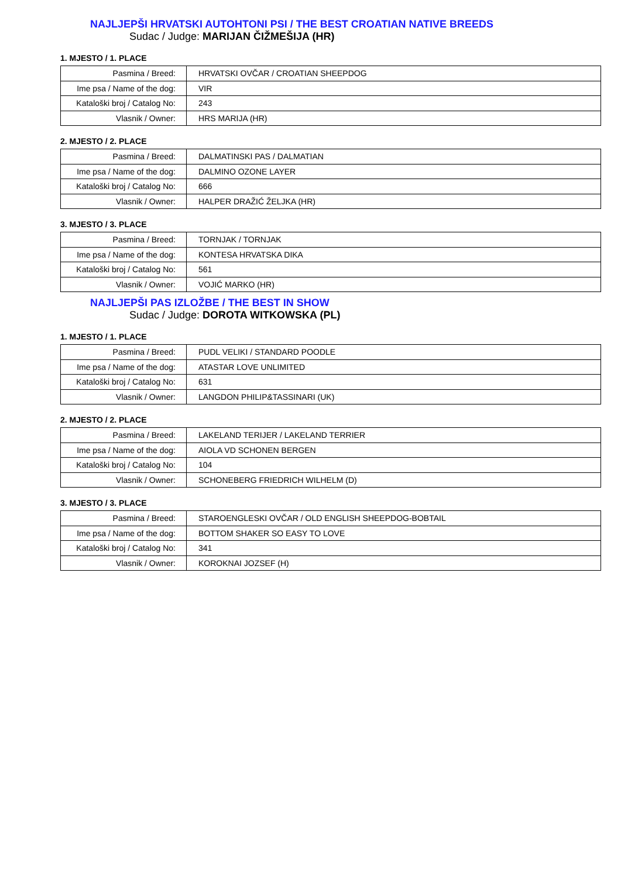NAJLJEPŠI HRVATSKI AUTOHTONI PSI / THE BEST CROATIAN NATIVE BREEDS
Sudac / Judge: MARIJAN ČIŽMEŠIJA (HR)
1. MJESTO / 1. PLACE
| Pasmina / Breed: | HRVATSKI OVČAR / CROATIAN SHEEPDOG |
| Ime psa / Name of the dog: | VIR |
| Kataloški broj / Catalog No: | 243 |
| Vlasnik / Owner: | HRS MARIJA (HR) |
2. MJESTO / 2. PLACE
| Pasmina / Breed: | DALMATINSKI PAS / DALMATIAN |
| Ime psa / Name of the dog: | DALMINO OZONE LAYER |
| Kataloški broj / Catalog No: | 666 |
| Vlasnik / Owner: | HALPER DRAŽIĆ ŽELJKA (HR) |
3. MJESTO / 3. PLACE
| Pasmina / Breed: | TORNJAK / TORNJAK |
| Ime psa / Name of the dog: | KONTESA HRVATSKA DIKA |
| Kataloški broj / Catalog No: | 561 |
| Vlasnik / Owner: | VOJIĆ MARKO (HR) |
NAJLJEPŠI PAS IZLOŽBE / THE BEST IN SHOW
Sudac / Judge: DOROTA WITKOWSKA (PL)
1. MJESTO / 1. PLACE
| Pasmina / Breed: | PUDL VELIKI / STANDARD POODLE |
| Ime psa / Name of the dog: | ATASTAR LOVE UNLIMITED |
| Kataloški broj / Catalog No: | 631 |
| Vlasnik / Owner: | LANGDON PHILIP&TASSINARI (UK) |
2. MJESTO / 2. PLACE
| Pasmina / Breed: | LAKELAND TERIJER / LAKELAND TERRIER |
| Ime psa / Name of the dog: | AIOLA VD SCHONEN BERGEN |
| Kataloški broj / Catalog No: | 104 |
| Vlasnik / Owner: | SCHONEBERG FRIEDRICH WILHELM (D) |
3. MJESTO / 3. PLACE
| Pasmina / Breed: | STAROENGLESKI OVČAR / OLD ENGLISH SHEEPDOG-BOBTAIL |
| Ime psa / Name of the dog: | BOTTOM SHAKER SO EASY TO LOVE |
| Kataloški broj / Catalog No: | 341 |
| Vlasnik / Owner: | KOROKNAI JOZSEF (H) |